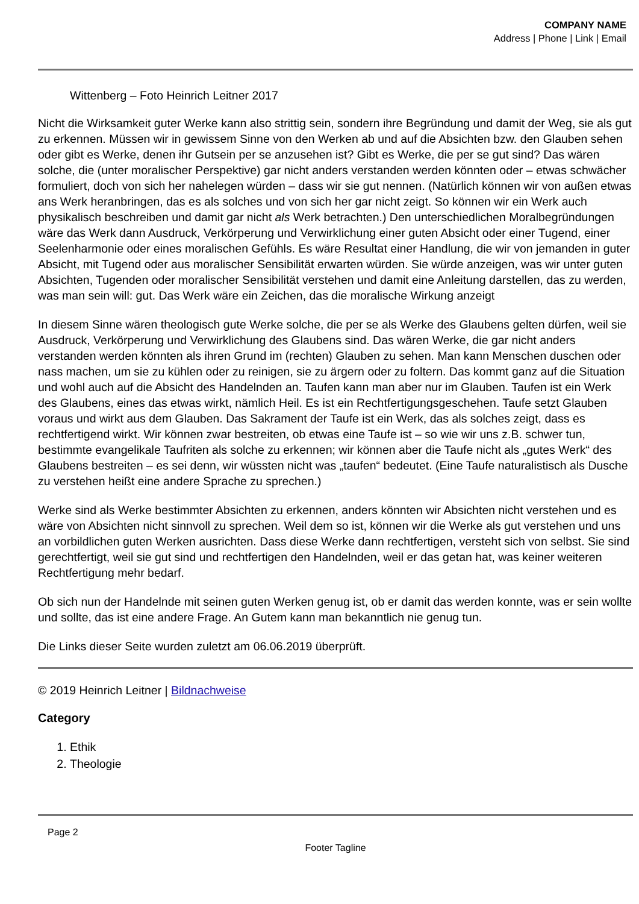COMPANY NAME
Address | Phone | Link | Email
Wittenberg – Foto Heinrich Leitner 2017
Nicht die Wirksamkeit guter Werke kann also strittig sein, sondern ihre Begründung und damit der Weg, sie als gut zu erkennen. Müssen wir in gewissem Sinne von den Werken ab und auf die Absichten bzw. den Glauben sehen oder gibt es Werke, denen ihr Gutsein per se anzusehen ist? Gibt es Werke, die per se gut sind? Das wären solche, die (unter moralischer Perspektive) gar nicht anders verstanden werden könnten oder – etwas schwächer formuliert, doch von sich her nahelegen würden – dass wir sie gut nennen. (Natürlich können wir von außen etwas ans Werk heranbringen, das es als solches und von sich her gar nicht zeigt. So können wir ein Werk auch physikalisch beschreiben und damit gar nicht als Werk betrachten.) Den unterschiedlichen Moralbegründungen wäre das Werk dann Ausdruck, Verkörperung und Verwirklichung einer guten Absicht oder einer Tugend, einer Seelenharmonie oder eines moralischen Gefühls. Es wäre Resultat einer Handlung, die wir von jemanden in guter Absicht, mit Tugend oder aus moralischer Sensibilität erwarten würden. Sie würde anzeigen, was wir unter guten Absichten, Tugenden oder moralischer Sensibilität verstehen und damit eine Anleitung darstellen, das zu werden, was man sein will: gut. Das Werk wäre ein Zeichen, das die moralische Wirkung anzeigt
In diesem Sinne wären theologisch gute Werke solche, die per se als Werke des Glaubens gelten dürfen, weil sie Ausdruck, Verkörperung und Verwirklichung des Glaubens sind. Das wären Werke, die gar nicht anders verstanden werden könnten als ihren Grund im (rechten) Glauben zu sehen. Man kann Menschen duschen oder nass machen, um sie zu kühlen oder zu reinigen, sie zu ärgern oder zu foltern. Das kommt ganz auf die Situation und wohl auch auf die Absicht des Handelnden an. Taufen kann man aber nur im Glauben. Taufen ist ein Werk des Glaubens, eines das etwas wirkt, nämlich Heil. Es ist ein Rechtfertigungsgeschehen. Taufe setzt Glauben voraus und wirkt aus dem Glauben. Das Sakrament der Taufe ist ein Werk, das als solches zeigt, dass es rechtfertigend wirkt. Wir können zwar bestreiten, ob etwas eine Taufe ist – so wie wir uns z.B. schwer tun, bestimmte evangelikale Taufriten als solche zu erkennen; wir können aber die Taufe nicht als „gutes Werk“ des Glaubens bestreiten – es sei denn, wir wüssten nicht was „taufen“ bedeutet. (Eine Taufe naturalistisch als Dusche zu verstehen heißt eine andere Sprache zu sprechen.)
Werke sind als Werke bestimmter Absichten zu erkennen, anders könnten wir Absichten nicht verstehen und es wäre von Absichten nicht sinnvoll zu sprechen. Weil dem so ist, können wir die Werke als gut verstehen und uns an vorbildlichen guten Werken ausrichten. Dass diese Werke dann rechtfertigen, versteht sich von selbst. Sie sind gerechtfertigt, weil sie gut sind und rechtfertigen den Handelnden, weil er das getan hat, was keiner weiteren Rechtfertigung mehr bedarf.
Ob sich nun der Handelnde mit seinen guten Werken genug ist, ob er damit das werden konnte, was er sein wollte und sollte, das ist eine andere Frage. An Gutem kann man bekanntlich nie genug tun.
Die Links dieser Seite wurden zuletzt am 06.06.2019 überprüft.
© 2019 Heinrich Leitner | Bildnachweise
Category
1. Ethik
2. Theologie
Page 2
Footer Tagline